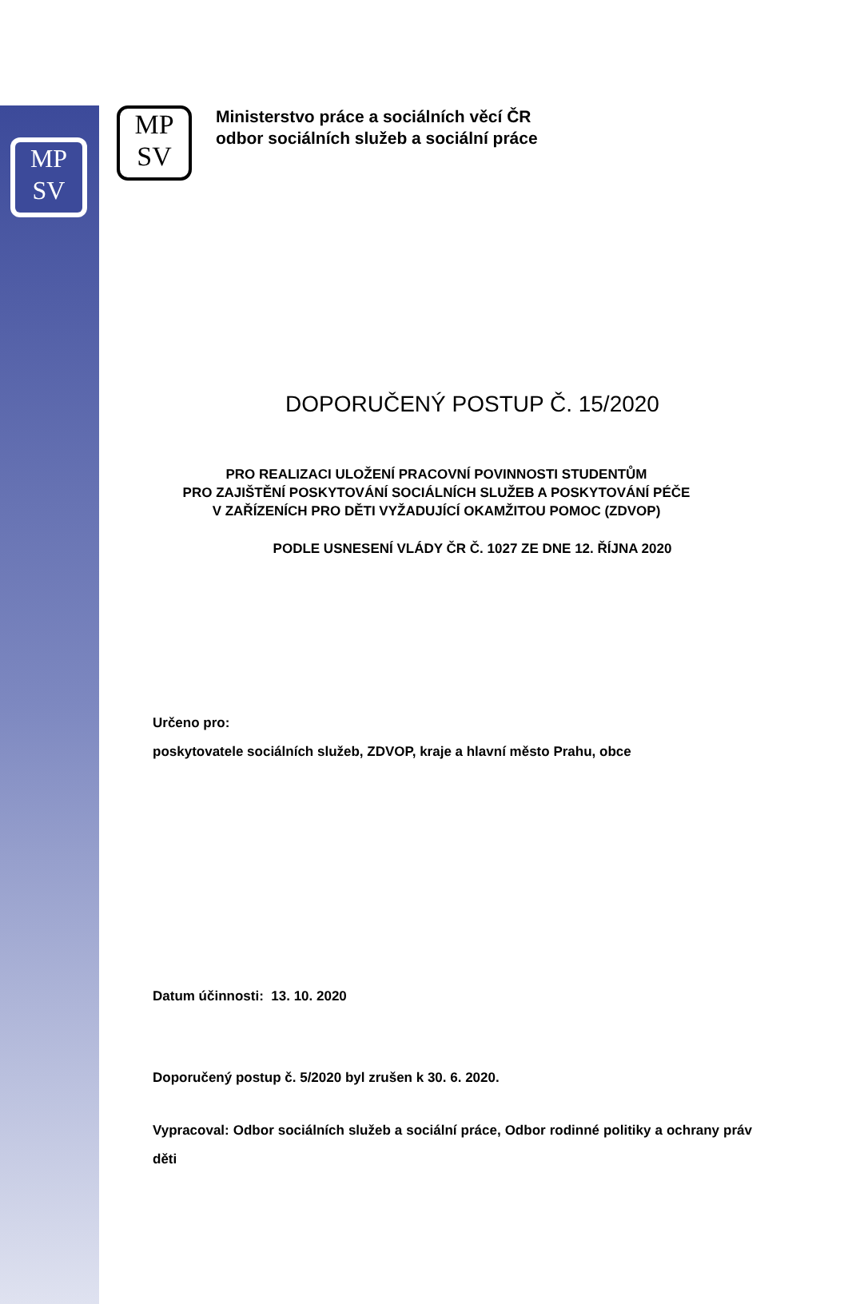MP
SV
MP
SV
Ministerstvo práce a sociálních věcí ČR
odbor sociálních služeb a sociální práce
DOPORUČENÝ POSTUP Č. 15/2020
PRO REALIZACI ULOŽENÍ PRACOVNÍ POVINNOSTI STUDENTŮM
PRO ZAJIŠTĚNÍ POSKYTOVÁNÍ SOCIÁLNÍCH SLUŽEB A POSKYTOVÁNÍ PÉČE
V ZAŘÍZENÍCH PRO DĚTI VYŽADUJÍCÍ OKAMŽITOU POMOC (ZDVOP)
PODLE USNESENÍ VLÁDY ČR Č. 1027 ZE DNE 12. ŘÍJNA 2020
Určeno pro:
poskytovatele sociálních služeb, ZDVOP, kraje a hlavní město Prahu, obce
Datum účinnosti: 13. 10. 2020
Doporučený postup č. 5/2020 byl zrušen k 30. 6. 2020.
Vypracoval: Odbor sociálních služeb a sociální práce, Odbor rodinné politiky a ochrany práv děti